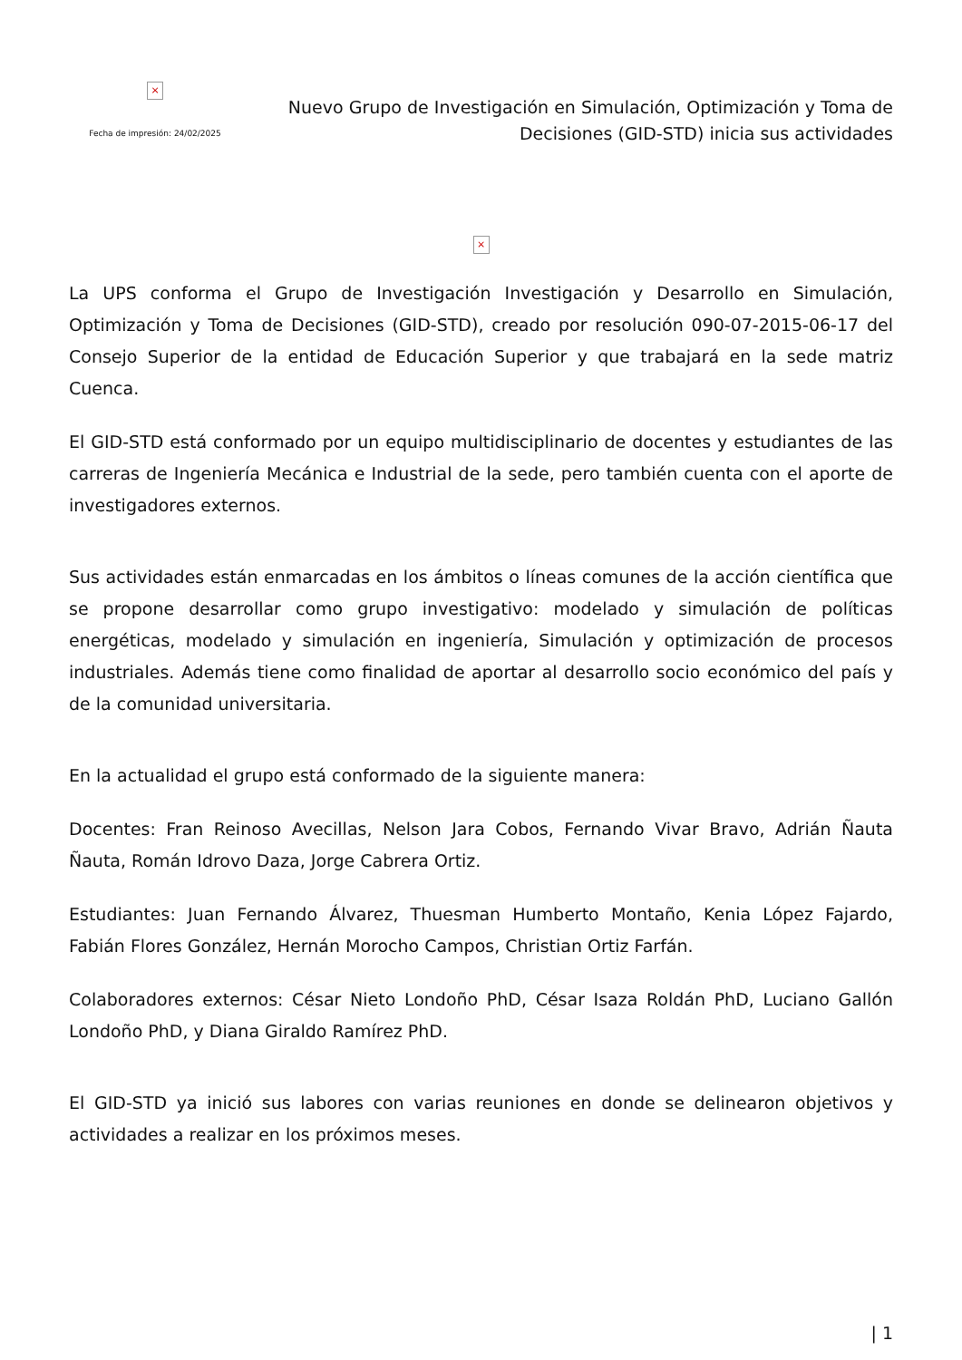×
Fecha de impresión: 24/02/2025
Nuevo Grupo de Investigación en Simulación, Optimización y Toma de Decisiones (GID-STD) inicia sus actividades
×
La UPS conforma el Grupo de Investigación Investigación y Desarrollo en Simulación, Optimización y Toma de Decisiones (GID-STD), creado por resolución 090-07-2015-06-17 del Consejo Superior de la entidad de Educación Superior y que trabajará en la sede matriz Cuenca.
El GID-STD está conformado por un equipo multidisciplinario de docentes y estudiantes de las carreras de Ingeniería Mecánica e Industrial de la sede, pero también cuenta con el aporte de investigadores externos.
Sus actividades están enmarcadas en los ámbitos o líneas comunes de la acción científica que se propone desarrollar como grupo investigativo: modelado y simulación de políticas energéticas, modelado y simulación en ingeniería, Simulación y optimización de procesos industriales. Además tiene como finalidad de aportar al desarrollo socio económico del país y de la comunidad universitaria.
En la actualidad el grupo está conformado de la siguiente manera:
Docentes: Fran Reinoso Avecillas, Nelson Jara Cobos, Fernando Vivar Bravo, Adrián Ñauta Ñauta, Román Idrovo Daza, Jorge Cabrera Ortiz.
Estudiantes: Juan Fernando Álvarez, Thuesman Humberto Montaño, Kenia López Fajardo, Fabián Flores González, Hernán Morocho Campos, Christian Ortiz Farfán.
Colaboradores externos: César Nieto Londoño PhD, César Isaza Roldán PhD, Luciano Gallón Londoño PhD, y Diana Giraldo Ramírez PhD.
El GID-STD ya inició sus labores con varias reuniones en donde se delinearon objetivos y actividades a realizar en los próximos meses.
| 1